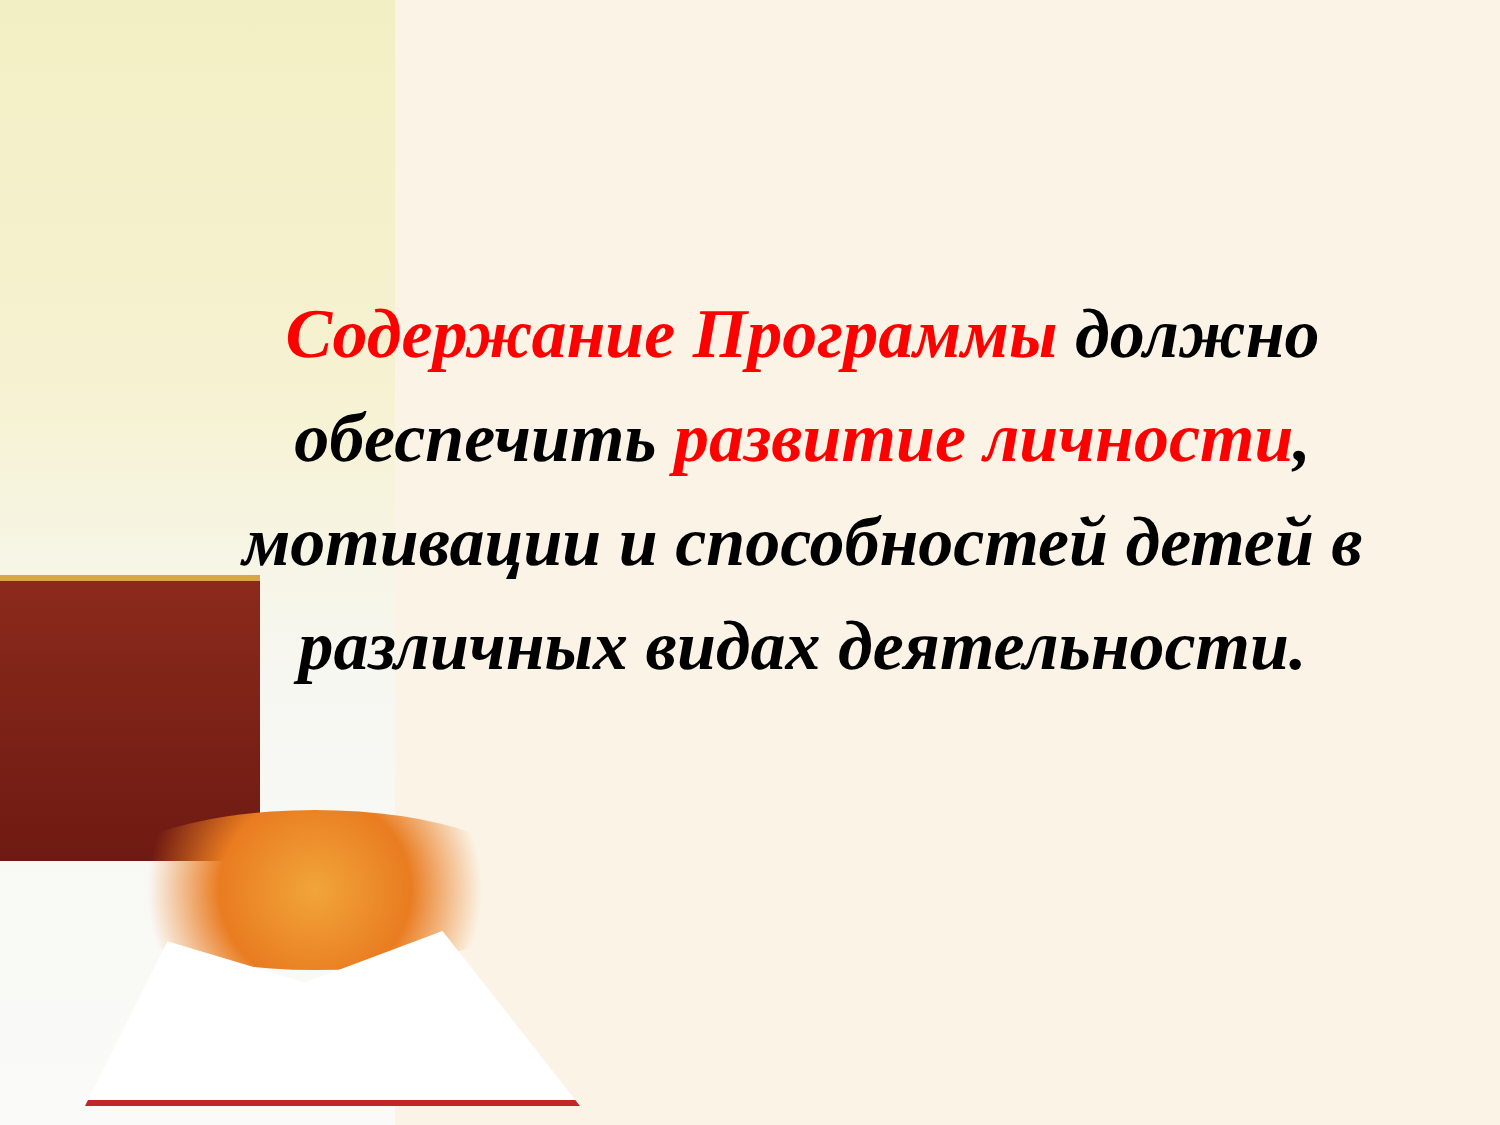Содержание Программы должно обеспечить развитие личности, мотивации и способностей детей в различных видах деятельности.